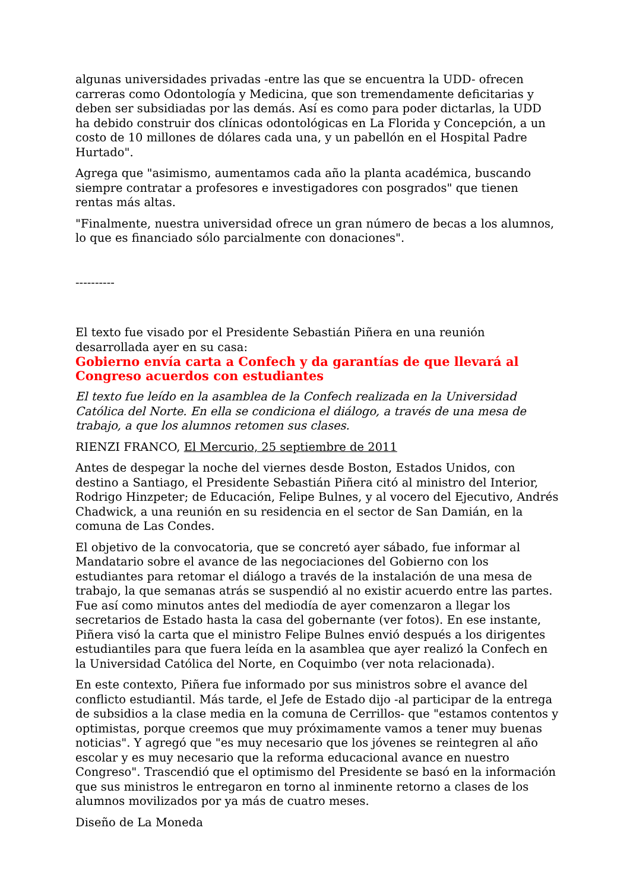algunas universidades privadas -entre las que se encuentra la UDD- ofrecen carreras como Odontología y Medicina, que son tremendamente deficitarias y deben ser subsidiadas por las demás. Así es como para poder dictarlas, la UDD ha debido construir dos clínicas odontológicas en La Florida y Concepción, a un costo de 10 millones de dólares cada una, y un pabellón en el Hospital Padre Hurtado".
Agrega que "asimismo, aumentamos cada año la planta académica, buscando siempre contratar a profesores e investigadores con posgrados" que tienen rentas más altas.
"Finalmente, nuestra universidad ofrece un gran número de becas a los alumnos, lo que es financiado sólo parcialmente con donaciones".
----------
El texto fue visado por el Presidente Sebastián Piñera en una reunión desarrollada ayer en su casa:
Gobierno envía carta a Confech y da garantías de que llevará al Congreso acuerdos con estudiantes
El texto fue leído en la asamblea de la Confech realizada en la Universidad Católica del Norte. En ella se condiciona el diálogo, a través de una mesa de trabajo, a que los alumnos retomen sus clases.
RIENZI FRANCO, El Mercurio, 25 septiembre de 2011
Antes de despegar la noche del viernes desde Boston, Estados Unidos, con destino a Santiago, el Presidente Sebastián Piñera citó al ministro del Interior, Rodrigo Hinzpeter; de Educación, Felipe Bulnes, y al vocero del Ejecutivo, Andrés Chadwick, a una reunión en su residencia en el sector de San Damián, en la comuna de Las Condes.
El objetivo de la convocatoria, que se concretó ayer sábado, fue informar al Mandatario sobre el avance de las negociaciones del Gobierno con los estudiantes para retomar el diálogo a través de la instalación de una mesa de trabajo, la que semanas atrás se suspendió al no existir acuerdo entre las partes. Fue así como minutos antes del mediodía de ayer comenzaron a llegar los secretarios de Estado hasta la casa del gobernante (ver fotos). En ese instante, Piñera visó la carta que el ministro Felipe Bulnes envió después a los dirigentes estudiantiles para que fuera leída en la asamblea que ayer realizó la Confech en la Universidad Católica del Norte, en Coquimbo (ver nota relacionada).
En este contexto, Piñera fue informado por sus ministros sobre el avance del conflicto estudiantil. Más tarde, el Jefe de Estado dijo -al participar de la entrega de subsidios a la clase media en la comuna de Cerrillos- que "estamos contentos y optimistas, porque creemos que muy próximamente vamos a tener muy buenas noticias". Y agregó que "es muy necesario que los jóvenes se reintegren al año escolar y es muy necesario que la reforma educacional avance en nuestro Congreso". Trascendió que el optimismo del Presidente se basó en la información que sus ministros le entregaron en torno al inminente retorno a clases de los alumnos movilizados por ya más de cuatro meses.
Diseño de La Moneda